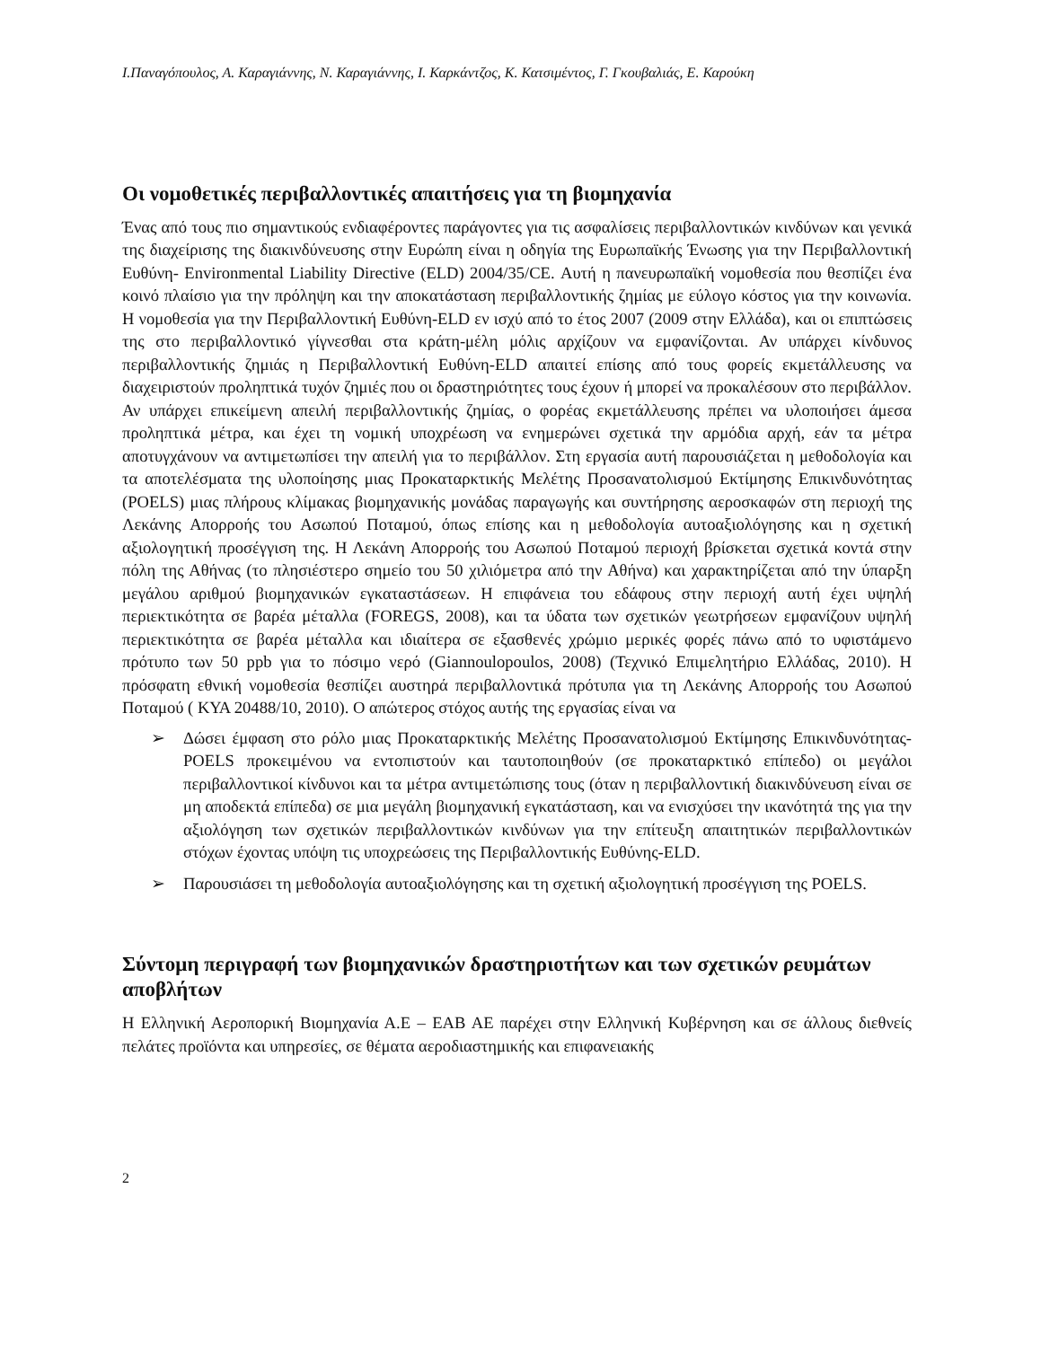Ι.Παναγόπουλος, Α. Καραγιάννης, Ν. Καραγιάννης, Ι. Καρκάντζος, Κ. Κατσιμέντος, Γ. Γκουβαλιάς, Ε. Καρούκη
Οι νομοθετικές περιβαλλοντικές απαιτήσεις για τη βιομηχανία
Ένας από τους πιο σημαντικούς ενδιαφέροντες παράγοντες για τις ασφαλίσεις περιβαλλοντικών κινδύνων και γενικά της διαχείρισης της διακινδύνευσης στην Ευρώπη είναι η οδηγία της Ευρωπαϊκής Ένωσης για την Περιβαλλοντική Ευθύνη- Environmental Liability Directive (ELD) 2004/35/CE. Αυτή η πανευρωπαϊκή νομοθεσία που θεσπίζει ένα κοινό πλαίσιο για την πρόληψη και την αποκατάσταση περιβαλλοντικής ζημίας με εύλογο κόστος για την κοινωνία. Η νομοθεσία για την Περιβαλλοντική Ευθύνη-ELD εν ισχύ από το έτος 2007 (2009 στην Ελλάδα), και οι επιπτώσεις της στο περιβαλλοντικό γίγνεσθαι στα κράτη-μέλη μόλις αρχίζουν να εμφανίζονται. Αν υπάρχει κίνδυνος περιβαλλοντικής ζημιάς η Περιβαλλοντική Ευθύνη-ELD απαιτεί επίσης από τους φορείς εκμετάλλευσης να διαχειριστούν προληπτικά τυχόν ζημιές που οι δραστηριότητες τους έχουν ή μπορεί να προκαλέσουν στο περιβάλλον. Αν υπάρχει επικείμενη απειλή περιβαλλοντικής ζημίας, ο φορέας εκμετάλλευσης πρέπει να υλοποιήσει άμεσα προληπτικά μέτρα, και έχει τη νομική υποχρέωση να ενημερώνει σχετικά την αρμόδια αρχή, εάν τα μέτρα αποτυγχάνουν να αντιμετωπίσει την απειλή για το περιβάλλον. Στη εργασία αυτή παρουσιάζεται η μεθοδολογία και τα αποτελέσματα της υλοποίησης μιας Προκαταρκτικής Μελέτης Προσανατολισμού Εκτίμησης Επικινδυνότητας (POELS) μιας πλήρους κλίμακας βιομηχανικής μονάδας παραγωγής και συντήρησης αεροσκαφών στη περιοχή της Λεκάνης Απορροής του Ασωπού Ποταμού, όπως επίσης και η μεθοδολογία αυτοαξιολόγησης και η σχετική αξιολογητική προσέγγιση της. Η Λεκάνη Απορροής του Ασωπού Ποταμού περιοχή βρίσκεται σχετικά κοντά στην πόλη της Αθήνας (το πλησιέστερο σημείο του 50 χιλιόμετρα από την Αθήνα) και χαρακτηρίζεται από την ύπαρξη μεγάλου αριθμού βιομηχανικών εγκαταστάσεων. Η επιφάνεια του εδάφους στην περιοχή αυτή έχει υψηλή περιεκτικότητα σε βαρέα μέταλλα (FOREGS, 2008), και τα ύδατα των σχετικών γεωτρήσεων εμφανίζουν υψηλή περιεκτικότητα σε βαρέα μέταλλα και ιδιαίτερα σε εξασθενές χρώμιο μερικές φορές πάνω από το υφιστάμενο πρότυπο των 50 ppb για το πόσιμο νερό (Giannoulopoulos, 2008) (Τεχνικό Επιμελητήριο Ελλάδας, 2010). Η πρόσφατη εθνική νομοθεσία θεσπίζει αυστηρά περιβαλλοντικά πρότυπα για τη Λεκάνης Απορροής του Ασωπού Ποταμού ( ΚΥΑ 20488/10, 2010). Ο απώτερος στόχος αυτής της εργασίας είναι να
➢ Δώσει έμφαση στο ρόλο μιας Προκαταρκτικής Μελέτης Προσανατολισμού Εκτίμησης Επικινδυνότητας-POELS προκειμένου να εντοπιστούν και ταυτοποιηθούν (σε προκαταρκτικό επίπεδο) οι μεγάλοι περιβαλλοντικοί κίνδυνοι και τα μέτρα αντιμετώπισης τους (όταν η περιβαλλοντική διακινδύνευση είναι σε μη αποδεκτά επίπεδα) σε μια μεγάλη βιομηχανική εγκατάσταση, και να ενισχύσει την ικανότητά της για την αξιολόγηση των σχετικών περιβαλλοντικών κινδύνων για την επίτευξη απαιτητικών περιβαλλοντικών στόχων έχοντας υπόψη τις υποχρεώσεις της Περιβαλλοντικής Ευθύνης-ELD.
➢ Παρουσιάσει τη μεθοδολογία αυτοαξιολόγησης και τη σχετική αξιολογητική προσέγγιση της POELS.
Σύντομη περιγραφή των βιομηχανικών δραστηριοτήτων και των σχετικών ρευμάτων αποβλήτων
Η Ελληνική Αεροπορική Βιομηχανία Α.Ε – ΕΑΒ ΑΕ παρέχει στην Ελληνική Κυβέρνηση και σε άλλους διεθνείς πελάτες προϊόντα και υπηρεσίες, σε θέματα αεροδιαστημικής και επιφανειακής
2